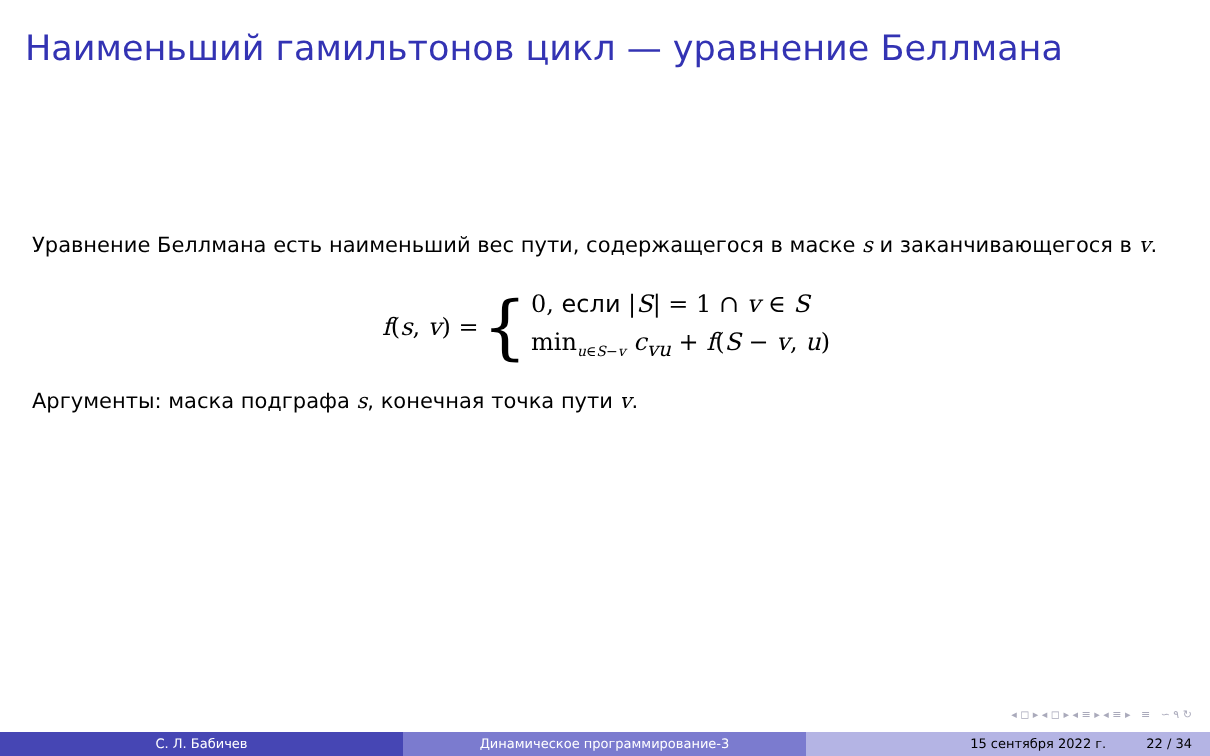Наименьший гамильтонов цикл — уравнение Беллмана
Уравнение Беллмана есть наименьший вес пути, содержащегося в маске s и заканчивающегося в v.
f(s, v) = {
0, если |S| = 1 ∩ v ∈ S
min<sub>u∈S−v</sub> c<sub>vu</sub> + f(S − v, u)
Аргументы: маска подграфа s, конечная точка пути v.
◂ ◻ ▸ ◂ ◻ ▸ ◂ ≡ ▸ ◂ ≡ ▸ ≡ ∽ ۹ ↻
С. Л. Бабичев Динамическое программирование-3 15 сентября 2022 г. 22 / 34